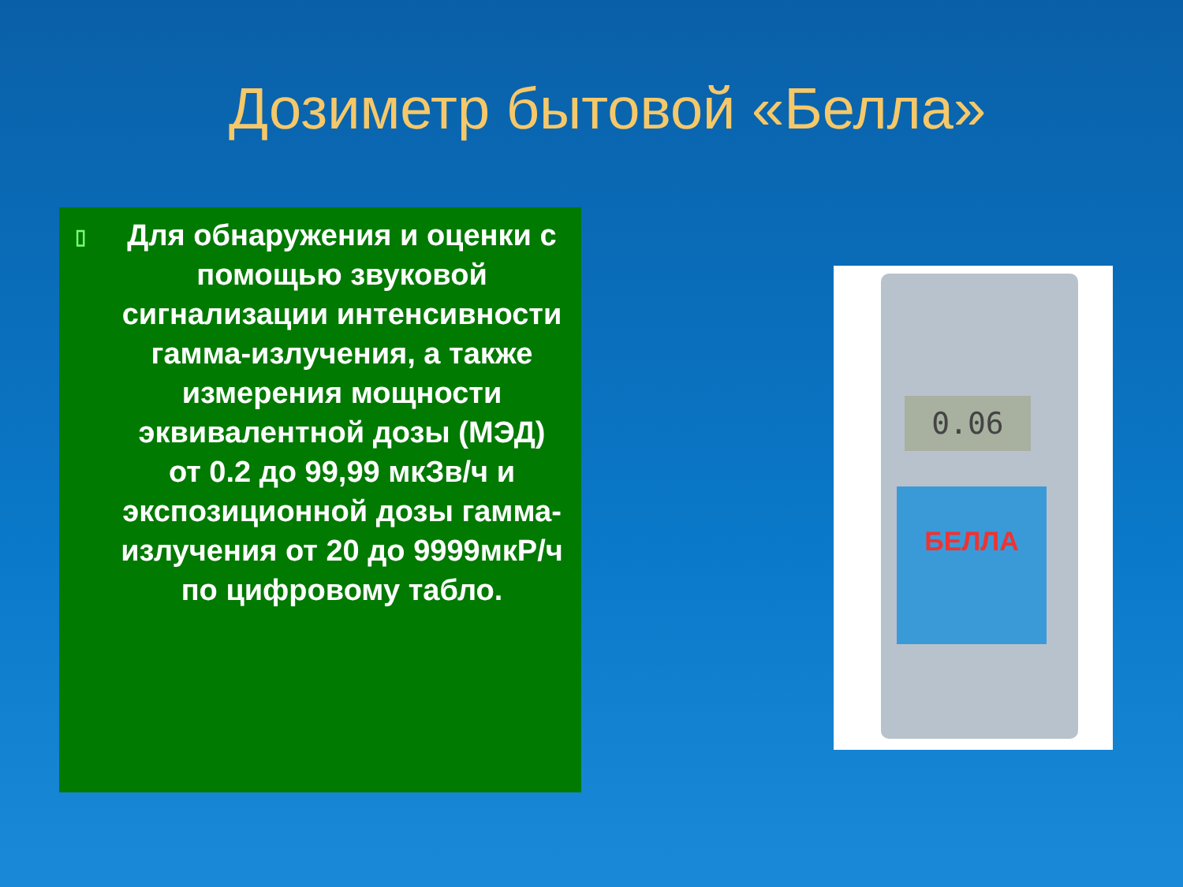Дозиметр бытовой «Белла»
▯ Для обнаружения и оценки с помощью звуковой сигнализации интенсивности гамма-излучения, а также измерения мощности эквивалентной дозы (МЭД) от 0.2 до 99,99 мкЗв/ч и экспозиционной дозы гамма-излучения от 20 до 9999мкР/ч по цифровому табло.
0.06
БЕЛЛА